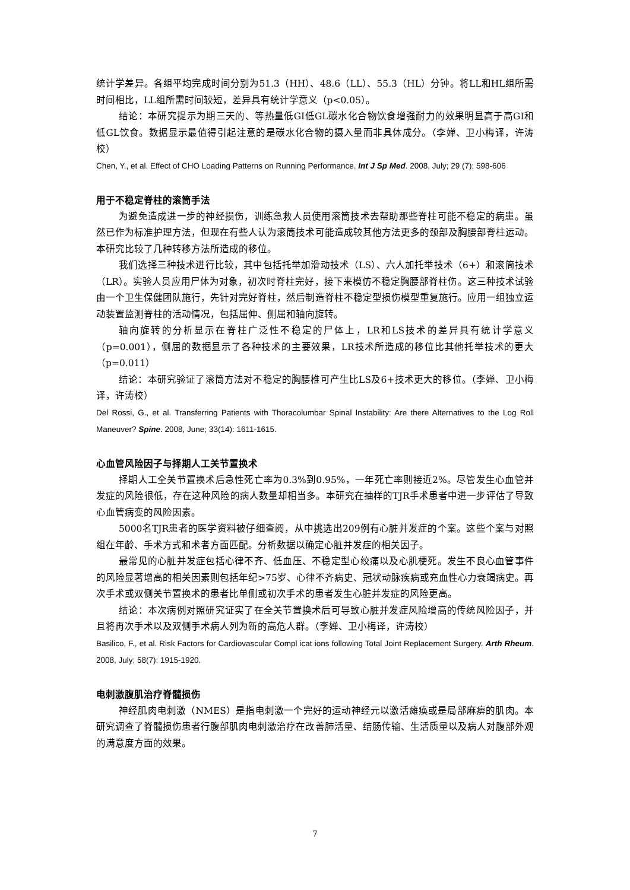统计学差异。各组平均完成时间分别为51.3（HH）、48.6（LL）、55.3（HL）分钟。将LL和HL组所需时间相比，LL组所需时间较短，差异具有统计学意义（p<0.05）。
结论：本研究提示为期三天的、等热量低GI低GL碳水化合物饮食增强耐力的效果明显高于高GI和低GL饮食。数据显示最值得引起注意的是碳水化合物的摄入量而非具体成分。（李婵、卫小梅译，许涛校）
Chen, Y., et al. Effect of CHO Loading Patterns on Running Performance. Int J Sp Med. 2008, July; 29 (7): 598-606
用于不稳定脊柱的滚筒手法
为避免造成进一步的神经损伤，训练急救人员使用滚筒技术去帮助那些脊柱可能不稳定的病患。虽然已作为标准护理方法，但现在有些人认为滚筒技术可能造成较其他方法更多的颈部及胸腰部脊柱运动。本研究比较了几种转移方法所造成的移位。
我们选择三种技术进行比较，其中包括托举加滑动技术（LS）、六人加托举技术（6+）和滚筒技术（LR）。实验人员应用尸体为对象，初次时脊柱完好，接下来模仿不稳定胸腰部脊柱伤。这三种技术试验由一个卫生保健团队施行，先针对完好脊柱，然后制造脊柱不稳定型损伤模型重复施行。应用一组独立运动装置监测脊柱的活动情况，包括屈伸、侧屈和轴向旋转。
轴向旋转的分析显示在脊柱广泛性不稳定的尸体上，LR和LS技术的差异具有统计学意义（p=0.001），侧屈的数据显示了各种技术的主要效果，LR技术所造成的移位比其他托举技术的更大（p=0.011）
结论：本研究验证了滚筒方法对不稳定的胸腰椎可产生比LS及6+技术更大的移位。（李婵、卫小梅译，许涛校）
Del Rossi, G., et al. Transferring Patients with Thoracolumbar Spinal Instability: Are there Alternatives to the Log Roll Maneuver? Spine. 2008, June; 33(14): 1611-1615.
心血管风险因子与择期人工关节置换术
择期人工全关节置换术后急性死亡率为0.3%到0.95%，一年死亡率则接近2%。尽管发生心血管并发症的风险很低，存在这种风险的病人数量却相当多。本研究在抽样的TJR手术患者中进一步评估了导致心血管病变的风险因素。
5000名TJR患者的医学资料被仔细查阅，从中挑选出209例有心脏并发症的个案。这些个案与对照组在年龄、手术方式和术者方面匹配。分析数据以确定心脏并发症的相关因子。
最常见的心脏并发症包括心律不齐、低血压、不稳定型心绞痛以及心肌梗死。发生不良心血管事件的风险显著增高的相关因素则包括年纪>75岁、心律不齐病史、冠状动脉疾病或充血性心力衰竭病史。再次手术或双侧关节置换术的患者比单侧或初次手术的患者发生心脏并发症的风险更高。
结论：本次病例对照研究证实了在全关节置换术后可导致心脏并发症风险增高的传统风险因子，并且将再次手术以及双侧手术病人列为新的高危人群。（李婵、卫小梅译，许涛校）
Basilico, F., et al. Risk Factors for Cardiovascular Compl icat ions following Total Joint Replacement Surgery. Arth Rheum. 2008, July; 58(7): 1915-1920.
电刺激腹肌治疗脊髓损伤
神经肌肉电刺激（NMES）是指电刺激一个完好的运动神经元以激活瘫痪或是局部麻痹的肌肉。本研究调查了脊髓损伤患者行腹部肌肉电刺激治疗在改善肺活量、结肠传输、生活质量以及病人对腹部外观的满意度方面的效果。
7